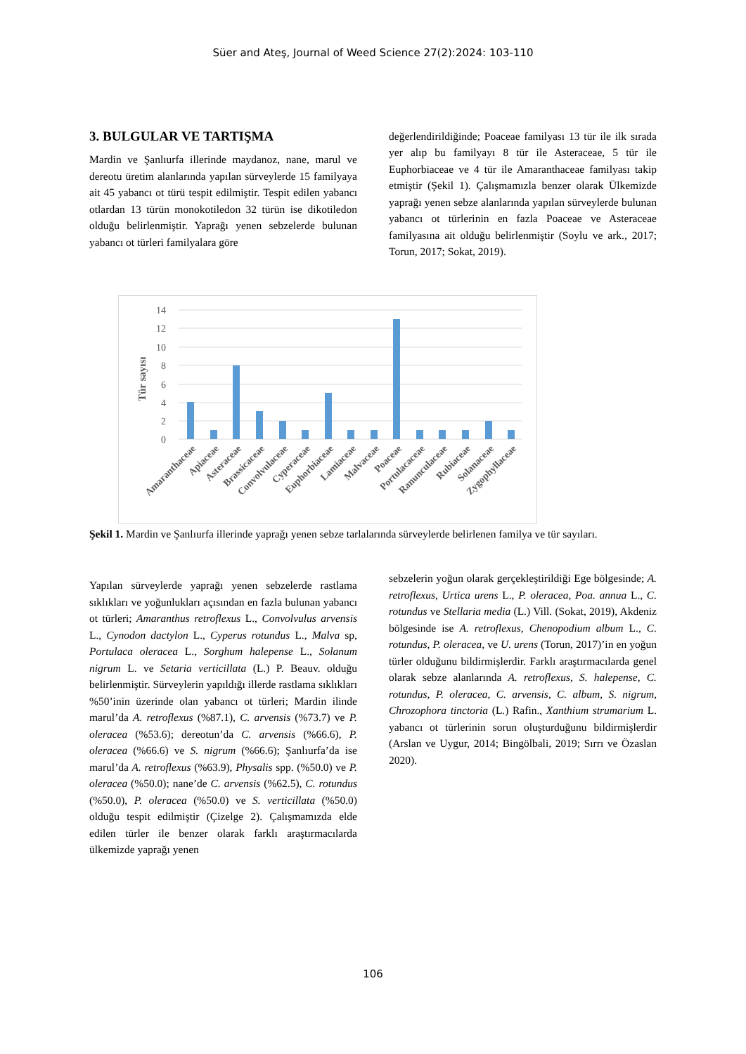Süer and Ateş, Journal of Weed Science 27(2):2024: 103-110
3. BULGULAR VE TARTIŞMA
Mardin ve Şanlıurfa illerinde maydanoz, nane, marul ve dereotu üretim alanlarında yapılan sürveylerde 15 familyaya ait 45 yabancı ot türü tespit edilmiştir. Tespit edilen yabancı otlardan 13 türün monokotiledon 32 türün ise dikotiledon olduğu belirlenmiştir. Yaprağı yenen sebzelerde bulunan yabancı ot türleri familyalara göre
değerlendirildiğinde; Poaceae familyası 13 tür ile ilk sırada yer alıp bu familyayı 8 tür ile Asteraceae, 5 tür ile Euphorbiaceae ve 4 tür ile Amaranthaceae familyası takip etmiştir (Şekil 1). Çalışmamızla benzer olarak Ülkemizde yaprağı yenen sebze alanlarında yapılan sürveylerde bulunan yabancı ot türlerinin en fazla Poaceae ve Asteraceae familyasına ait olduğu belirlenmiştir (Soylu ve ark., 2017; Torun, 2017; Sokat, 2019).
Tür sayısı
14
12
10
8
6
4
2
0
Amaranthaceae
Apiaceae
Asteraceae
Brassicaceae
Convolvulaceae
Cyperaceae
Euphorbiaceae
Lamiaceae
Malvaceae
Poaceae
Portulacaceae
Ranunculaceae
Rubiaceae
Solanaceae
Zygophyllaceae
Şekil 1. Mardin ve Şanlıurfa illerinde yaprağı yenen sebze tarlalarında sürveylerde belirlenen familya ve tür sayıları.
Yapılan sürveylerde yaprağı yenen sebzelerde rastlama sıklıkları ve yoğunlukları açısından en fazla bulunan yabancı ot türleri; Amaranthus retroflexus L., Convolvulus arvensis L., Cynodon dactylon L., Cyperus rotundus L., Malva sp, Portulaca oleracea L., Sorghum halepense L., Solanum nigrum L. ve Setaria verticillata (L.) P. Beauv. olduğu belirlenmiştir. Sürveylerin yapıldığı illerde rastlama sıklıkları %50’inin üzerinde olan yabancı ot türleri; Mardin ilinde marul’da A. retroflexus (%87.1), C. arvensis (%73.7) ve P. oleracea (%53.6); dereotun’da C. arvensis (%66.6), P. oleracea (%66.6) ve S. nigrum (%66.6); Şanlıurfa’da ise marul’da A. retroflexus (%63.9), Physalis spp. (%50.0) ve P. oleracea (%50.0); nane’de C. arvensis (%62.5), C. rotundus (%50.0), P. oleracea (%50.0) ve S. verticillata (%50.0) olduğu tespit edilmiştir (Çizelge 2). Çalışmamızda elde edilen türler ile benzer olarak farklı araştırmacılarda ülkemizde yaprağı yenen
sebzelerin yoğun olarak gerçekleştirildiği Ege bölgesinde; A. retroflexus, Urtica urens L., P. oleracea, Poa. annua L., C. rotundus ve Stellaria media (L.) Vill. (Sokat, 2019), Akdeniz bölgesinde ise A. retroflexus, Chenopodium album L., C. rotundus, P. oleracea, ve U. urens (Torun, 2017)’in en yoğun türler olduğunu bildirmişlerdir. Farklı araştırmacılarda genel olarak sebze alanlarında A. retroflexus, S. halepense, C. rotundus, P. oleracea, C. arvensis, C. album, S. nigrum, Chrozophora tinctoria (L.) Rafin., Xanthium strumarium L. yabancı ot türlerinin sorun oluşturduğunu bildirmişlerdir (Arslan ve Uygur, 2014; Bingölbali, 2019; Sırrı ve Özaslan 2020).
106